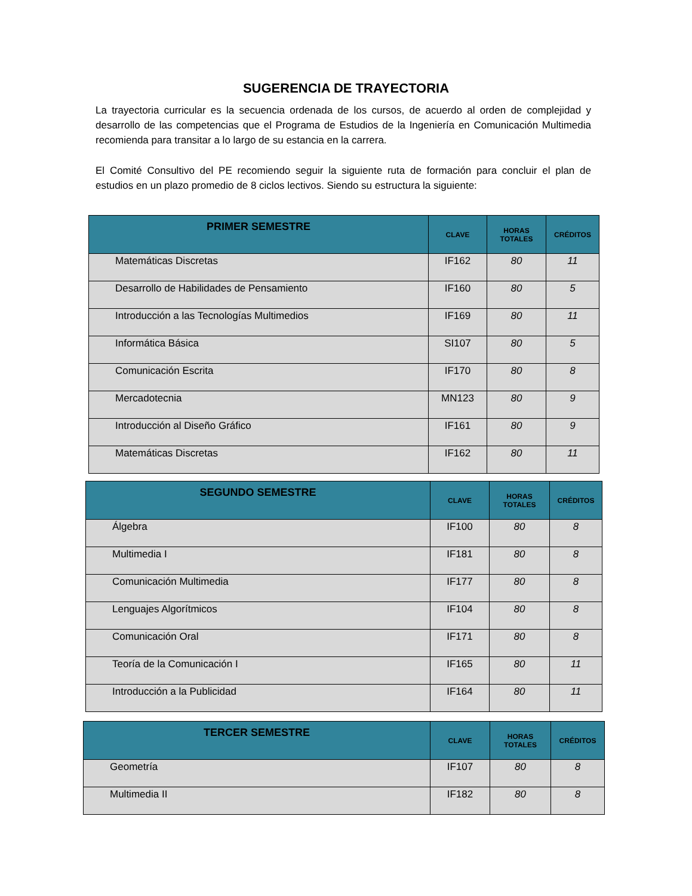SUGERENCIA DE TRAYECTORIA
La trayectoria curricular es la secuencia ordenada de los cursos, de acuerdo al orden de complejidad y desarrollo de las competencias que el Programa de Estudios de la Ingeniería en Comunicación Multimedia recomienda para transitar a lo largo de su estancia en la carrera.
El Comité Consultivo del PE recomiendo seguir la siguiente ruta de formación para concluir el plan de estudios en un plazo promedio de 8 ciclos lectivos. Siendo su estructura la siguiente:
| PRIMER SEMESTRE | CLAVE | HORAS TOTALES | CRÉDITOS |
| --- | --- | --- | --- |
| Matemáticas Discretas | IF162 | 80 | 11 |
| Desarrollo de Habilidades de Pensamiento | IF160 | 80 | 5 |
| Introducción a las Tecnologías Multimedios | IF169 | 80 | 11 |
| Informática Básica | SI107 | 80 | 5 |
| Comunicación Escrita | IF170 | 80 | 8 |
| Mercadotecnia | MN123 | 80 | 9 |
| Introducción al Diseño Gráfico | IF161 | 80 | 9 |
| Matemáticas Discretas | IF162 | 80 | 11 |
| SEGUNDO SEMESTRE | CLAVE | HORAS TOTALES | CRÉDITOS |
| --- | --- | --- | --- |
| Álgebra | IF100 | 80 | 8 |
| Multimedia I | IF181 | 80 | 8 |
| Comunicación Multimedia | IF177 | 80 | 8 |
| Lenguajes Algorítmicos | IF104 | 80 | 8 |
| Comunicación Oral | IF171 | 80 | 8 |
| Teoría de la Comunicación I | IF165 | 80 | 11 |
| Introducción a la Publicidad | IF164 | 80 | 11 |
| TERCER SEMESTRE | CLAVE | HORAS TOTALES | CRÉDITOS |
| --- | --- | --- | --- |
| Geometría | IF107 | 80 | 8 |
| Multimedia II | IF182 | 80 | 8 |